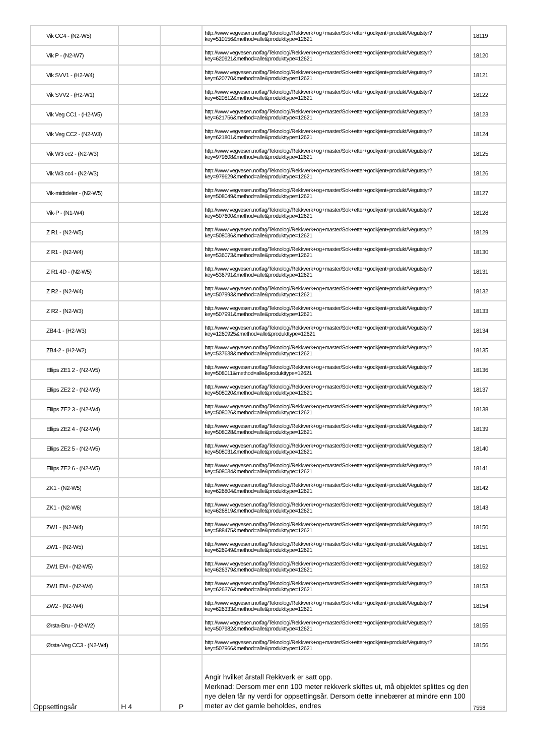| Vik CC4 - (N2-W5) | | | http://www.vegvesen.no/fag/Teknologi/Rekkverk+og+master/Sok+etter+godkjent+produkt/Vegutstyr?key=510156&method=alle&produkttype=12621 | 18119 |
| Vik P - (N2-W7) | | | http://www.vegvesen.no/fag/Teknologi/Rekkverk+og+master/Sok+etter+godkjent+produkt/Vegutstyr?key=620921&method=alle&produkttype=12621 | 18120 |
| Vik SVV1 - (H2-W4) | | | http://www.vegvesen.no/fag/Teknologi/Rekkverk+og+master/Sok+etter+godkjent+produkt/Vegutstyr?key=620770&method=alle&produkttype=12621 | 18121 |
| Vik SVV2 - (H2-W1) | | | http://www.vegvesen.no/fag/Teknologi/Rekkverk+og+master/Sok+etter+godkjent+produkt/Vegutstyr?key=620812&method=alle&produkttype=12621 | 18122 |
| Vik Veg CC1 - (H2-W5) | | | http://www.vegvesen.no/fag/Teknologi/Rekkverk+og+master/Sok+etter+godkjent+produkt/Vegutstyr?key=621756&method=alle&produkttype=12621 | 18123 |
| Vik Veg CC2 - (N2-W3) | | | http://www.vegvesen.no/fag/Teknologi/Rekkverk+og+master/Sok+etter+godkjent+produkt/Vegutstyr?key=621801&method=alle&produkttype=12621 | 18124 |
| Vik W3 cc2 - (N2-W3) | | | http://www.vegvesen.no/fag/Teknologi/Rekkverk+og+master/Sok+etter+godkjent+produkt/Vegutstyr?key=979608&method=alle&produkttype=12621 | 18125 |
| Vik W3 cc4 - (N2-W3) | | | http://www.vegvesen.no/fag/Teknologi/Rekkverk+og+master/Sok+etter+godkjent+produkt/Vegutstyr?key=979629&method=alle&produkttype=12621 | 18126 |
| Vik-midtdeler - (N2-W5) | | | http://www.vegvesen.no/fag/Teknologi/Rekkverk+og+master/Sok+etter+godkjent+produkt/Vegutstyr?key=508049&method=alle&produkttype=12621 | 18127 |
| Vik-P - (N1-W4) | | | http://www.vegvesen.no/fag/Teknologi/Rekkverk+og+master/Sok+etter+godkjent+produkt/Vegutstyr?key=507600&method=alle&produkttype=12621 | 18128 |
| Z R1 - (N2-W5) | | | http://www.vegvesen.no/fag/Teknologi/Rekkverk+og+master/Sok+etter+godkjent+produkt/Vegutstyr?key=508036&method=alle&produkttype=12621 | 18129 |
| Z R1 - (N2-W4) | | | http://www.vegvesen.no/fag/Teknologi/Rekkverk+og+master/Sok+etter+godkjent+produkt/Vegutstyr?key=536073&method=alle&produkttype=12621 | 18130 |
| Z R1 4D - (N2-W5) | | | http://www.vegvesen.no/fag/Teknologi/Rekkverk+og+master/Sok+etter+godkjent+produkt/Vegutstyr?key=536791&method=alle&produkttype=12621 | 18131 |
| Z R2 - (N2-W4) | | | http://www.vegvesen.no/fag/Teknologi/Rekkverk+og+master/Sok+etter+godkjent+produkt/Vegutstyr?key=507993&method=alle&produkttype=12621 | 18132 |
| Z R2 - (N2-W3) | | | http://www.vegvesen.no/fag/Teknologi/Rekkverk+og+master/Sok+etter+godkjent+produkt/Vegutstyr?key=507991&method=alle&produkttype=12621 | 18133 |
| ZB4-1 - (H2-W3) | | | http://www.vegvesen.no/fag/Teknologi/Rekkverk+og+master/Sok+etter+godkjent+produkt/Vegutstyr?key=1260925&method=alle&produkttype=12621 | 18134 |
| ZB4-2 - (H2-W2) | | | http://www.vegvesen.no/fag/Teknologi/Rekkverk+og+master/Sok+etter+godkjent+produkt/Vegutstyr?key=537638&method=alle&produkttype=12621 | 18135 |
| Ellips ZE1 2 - (N2-W5) | | | http://www.vegvesen.no/fag/Teknologi/Rekkverk+og+master/Sok+etter+godkjent+produkt/Vegutstyr?key=508011&method=alle&produkttype=12621 | 18136 |
| Ellips ZE2 2 - (N2-W3) | | | http://www.vegvesen.no/fag/Teknologi/Rekkverk+og+master/Sok+etter+godkjent+produkt/Vegutstyr?key=508020&method=alle&produkttype=12621 | 18137 |
| Ellips ZE2 3 - (N2-W4) | | | http://www.vegvesen.no/fag/Teknologi/Rekkverk+og+master/Sok+etter+godkjent+produkt/Vegutstyr?key=508026&method=alle&produkttype=12621 | 18138 |
| Ellips ZE2 4 - (N2-W4) | | | http://www.vegvesen.no/fag/Teknologi/Rekkverk+og+master/Sok+etter+godkjent+produkt/Vegutstyr?key=508028&method=alle&produkttype=12621 | 18139 |
| Ellips ZE2 5 - (N2-W5) | | | http://www.vegvesen.no/fag/Teknologi/Rekkverk+og+master/Sok+etter+godkjent+produkt/Vegutstyr?key=508031&method=alle&produkttype=12621 | 18140 |
| Ellips ZE2 6 - (N2-W5) | | | http://www.vegvesen.no/fag/Teknologi/Rekkverk+og+master/Sok+etter+godkjent+produkt/Vegutstyr?key=508034&method=alle&produkttype=12621 | 18141 |
| ZK1 - (N2-W5) | | | http://www.vegvesen.no/fag/Teknologi/Rekkverk+og+master/Sok+etter+godkjent+produkt/Vegutstyr?key=626804&method=alle&produkttype=12621 | 18142 |
| ZK1 - (N2-W6) | | | http://www.vegvesen.no/fag/Teknologi/Rekkverk+og+master/Sok+etter+godkjent+produkt/Vegutstyr?key=626819&method=alle&produkttype=12621 | 18143 |
| ZW1 - (N2-W4) | | | http://www.vegvesen.no/fag/Teknologi/Rekkverk+og+master/Sok+etter+godkjent+produkt/Vegutstyr?key=588475&method=alle&produkttype=12621 | 18150 |
| ZW1 - (N2-W5) | | | http://www.vegvesen.no/fag/Teknologi/Rekkverk+og+master/Sok+etter+godkjent+produkt/Vegutstyr?key=626949&method=alle&produkttype=12621 | 18151 |
| ZW1 EM - (N2-W5) | | | http://www.vegvesen.no/fag/Teknologi/Rekkverk+og+master/Sok+etter+godkjent+produkt/Vegutstyr?key=626379&method=alle&produkttype=12621 | 18152 |
| ZW1 EM - (N2-W4) | | | http://www.vegvesen.no/fag/Teknologi/Rekkverk+og+master/Sok+etter+godkjent+produkt/Vegutstyr?key=626376&method=alle&produkttype=12621 | 18153 |
| ZW2 - (N2-W4) | | | http://www.vegvesen.no/fag/Teknologi/Rekkverk+og+master/Sok+etter+godkjent+produkt/Vegutstyr?key=626333&method=alle&produkttype=12621 | 18154 |
| Ørsta-Bru - (H2-W2) | | | http://www.vegvesen.no/fag/Teknologi/Rekkverk+og+master/Sok+etter+godkjent+produkt/Vegutstyr?key=507982&method=alle&produkttype=12621 | 18155 |
| Ørsta-Veg CC3 - (N2-W4) | | | http://www.vegvesen.no/fag/Teknologi/Rekkverk+og+master/Sok+etter+godkjent+produkt/Vegutstyr?key=507966&method=alle&produkttype=12621 | 18156 |
| Oppsettingsår | H 4 | P | Angir hvilket årstall Rekkverk er satt opp. Merknad: Dersom mer enn 100 meter rekkverk skiftes ut, må objektet splittes og den nye delen får ny verdi for oppsettingsår. Dersom dette innebærer at mindre enn 100 meter av det gamle beholdes, endres | 7558 |